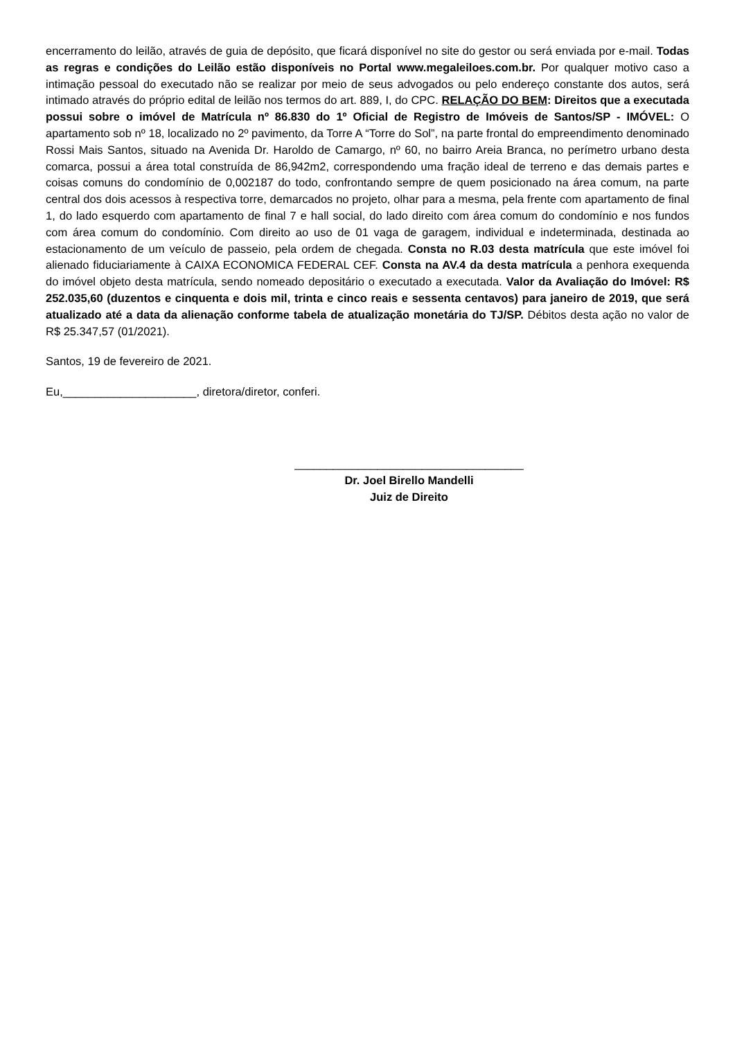encerramento do leilão, através de guia de depósito, que ficará disponível no site do gestor ou será enviada por e-mail. Todas as regras e condições do Leilão estão disponíveis no Portal www.megaleiloes.com.br. Por qualquer motivo caso a intimação pessoal do executado não se realizar por meio de seus advogados ou pelo endereço constante dos autos, será intimado através do próprio edital de leilão nos termos do art. 889, I, do CPC. RELAÇÃO DO BEM: Direitos que a executada possui sobre o imóvel de Matrícula nº 86.830 do 1º Oficial de Registro de Imóveis de Santos/SP - IMÓVEL: O apartamento sob nº 18, localizado no 2º pavimento, da Torre A “Torre do Sol”, na parte frontal do empreendimento denominado Rossi Mais Santos, situado na Avenida Dr. Haroldo de Camargo, nº 60, no bairro Areia Branca, no perímetro urbano desta comarca, possui a área total construída de 86,942m2, correspondendo uma fração ideal de terreno e das demais partes e coisas comuns do condomínio de 0,002187 do todo, confrontando sempre de quem posicionado na área comum, na parte central dos dois acessos à respectiva torre, demarcados no projeto, olhar para a mesma, pela frente com apartamento de final 1, do lado esquerdo com apartamento de final 7 e hall social, do lado direito com área comum do condomínio e nos fundos com área comum do condomínio. Com direito ao uso de 01 vaga de garagem, individual e indeterminada, destinada ao estacionamento de um veículo de passeio, pela ordem de chegada. Consta no R.03 desta matrícula que este imóvel foi alienado fiduciariamente à CAIXA ECONOMICA FEDERAL CEF. Consta na AV.4 da desta matrícula a penhora exequenda do imóvel objeto desta matrícula, sendo nomeado depositário o executado a executada. Valor da Avaliação do Imóvel: R$ 252.035,60 (duzentos e cinquenta e dois mil, trinta e cinco reais e sessenta centavos) para janeiro de 2019, que será atualizado até a data da alienação conforme tabela de atualização monetária do TJ/SP. Débitos desta ação no valor de R$ 25.347,57 (01/2021).
Santos, 19 de fevereiro de 2021.
Eu,_____________________, diretora/diretor, conferi.
____________________________________
Dr. Joel Birello Mandelli
Juiz de Direito